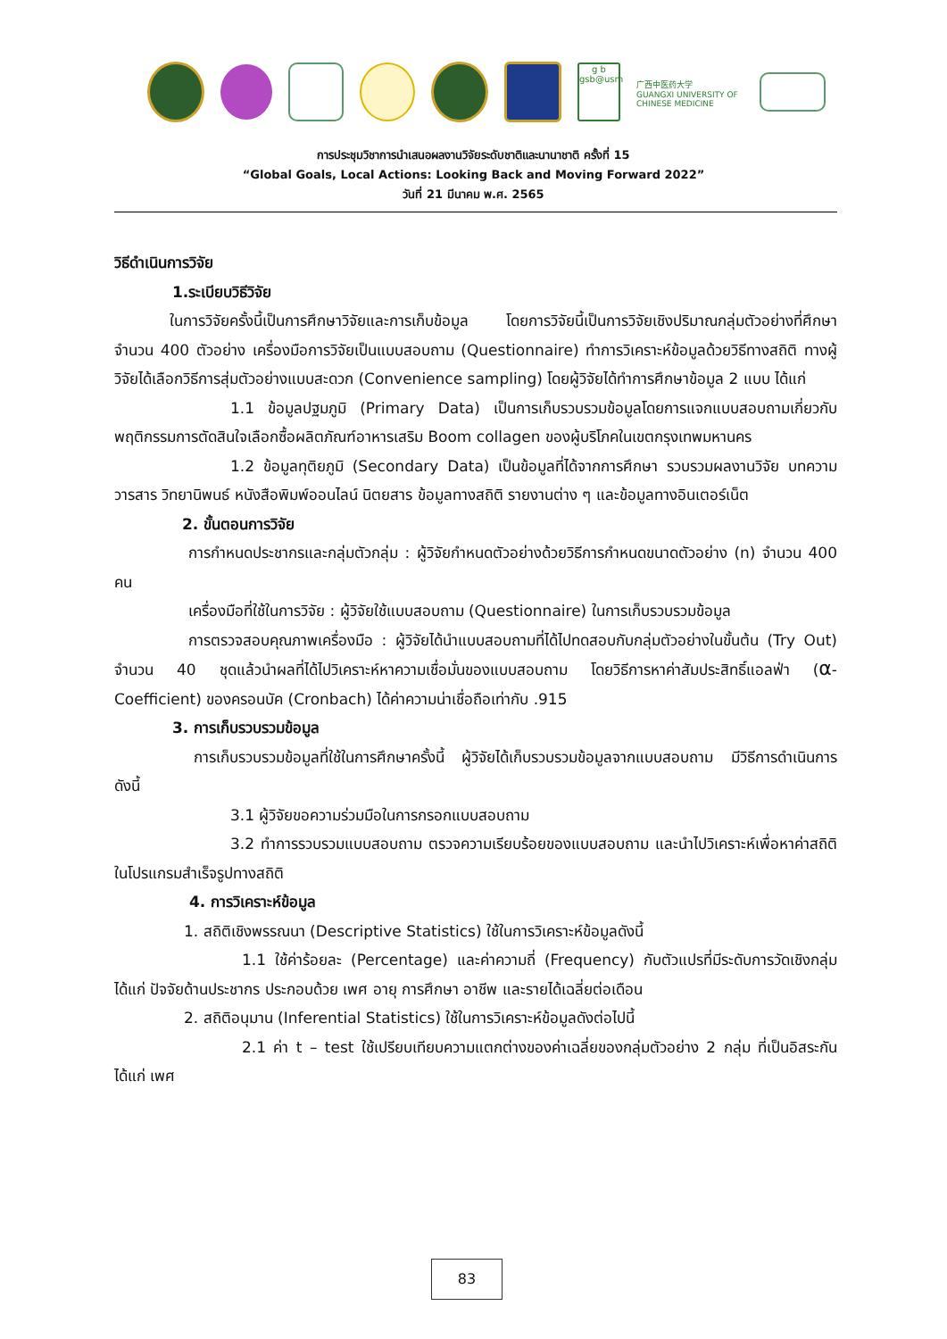g b
gsb@usm
广西中医药大学
GUANGXI UNIVERSITY OF CHINESE MEDICINE
การประชุมวิชาการนำเสนอผลงานวิจัยระดับชาติและนานาชาติ ครั้งที่ 15
“Global Goals, Local Actions: Looking Back and Moving Forward 2022”
วันที่ 21 มีนาคม พ.ศ. 2565
วิธีดำเนินการวิจัย
1.ระเบียบวิธีวิจัย
ในการวิจัยครั้งนี้เป็นการศึกษาวิจัยและการเก็บข้อมูล โดยการวิจัยนี้เป็นการวิจัยเชิงปริมาณกลุ่มตัวอย่างที่ศึกษา จำนวน 400 ตัวอย่าง เครื่องมือการวิจัยเป็นแบบสอบถาม (Questionnaire) ทำการวิเคราะห์ข้อมูลด้วยวิธีทางสถิติ ทางผู้วิจัยได้เลือกวิธีการสุ่มตัวอย่างแบบสะดวก (Convenience sampling) โดยผู้วิจัยได้ทำการศึกษาข้อมูล 2 แบบ ได้แก่
1.1 ข้อมูลปฐมภูมิ (Primary Data) เป็นการเก็บรวบรวมข้อมูลโดยการแจกแบบสอบถามเกี่ยวกับพฤติกรรมการตัดสินใจเลือกซื้อผลิตภัณฑ์อาหารเสริม Boom collagen ของผู้บริโภคในเขตกรุงเทพมหานคร
1.2 ข้อมูลทุติยภูมิ (Secondary Data) เป็นข้อมูลที่ได้จากการศึกษา รวบรวมผลงานวิจัย บทความ วารสาร วิทยานิพนธ์ หนังสือพิมพ์ออนไลน์ นิตยสาร ข้อมูลทางสถิติ รายงานต่าง ๆ และข้อมูลทางอินเตอร์เน็ต
2. ขั้นตอนการวิจัย
การกำหนดประชากรและกลุ่มตัวกลุ่ม : ผู้วิจัยกำหนดตัวอย่างด้วยวิธีการกำหนดขนาดตัวอย่าง (n) จำนวน 400 คน
เครื่องมือที่ใช้ในการวิจัย : ผู้วิจัยใช้แบบสอบถาม (Questionnaire) ในการเก็บรวบรวมข้อมูล
การตรวจสอบคุณภาพเครื่องมือ : ผู้วิจัยได้นำแบบสอบถามที่ได้ไปทดสอบกับกลุ่มตัวอย่างในขั้นต้น (Try Out) จำนวน 40 ชุดแล้วนำผลที่ได้ไปวิเคราะห์หาความเชื่อมั่นของแบบสอบถาม โดยวิธีการหาค่าสัมประสิทธิ์แอลฟ่า (α- Coefficient) ของครอนบัค (Cronbach) ได้ค่าความน่าเชื่อถือเท่ากับ .915
3. การเก็บรวบรวมข้อมูล
การเก็บรวบรวมข้อมูลที่ใช้ในการศึกษาครั้งนี้ ผู้วิจัยได้เก็บรวบรวมข้อมูลจากแบบสอบถาม มีวิธีการดำเนินการดังนี้
3.1 ผู้วิจัยขอความร่วมมือในการกรอกแบบสอบถาม
3.2 ทำการรวบรวมแบบสอบถาม ตรวจความเรียบร้อยของแบบสอบถาม และนำไปวิเคราะห์เพื่อหาค่าสถิติในโปรแกรมสำเร็จรูปทางสถิติ
4. การวิเคราะห์ข้อมูล
1. สถิติเชิงพรรณนา (Descriptive Statistics) ใช้ในการวิเคราะห์ข้อมูลดังนี้
1.1 ใช้ค่าร้อยละ (Percentage) และค่าความถี่ (Frequency) กับตัวแปรที่มีระดับการวัดเชิงกลุ่ม ได้แก่ ปัจจัยด้านประชากร ประกอบด้วย เพศ อายุ การศึกษา อาชีพ และรายได้เฉลี่ยต่อเดือน
2. สถิติอนุมาน (Inferential Statistics) ใช้ในการวิเคราะห์ข้อมูลดังต่อไปนี้
2.1 ค่า t – test ใช้เปรียบเทียบความแตกต่างของค่าเฉลี่ยของกลุ่มตัวอย่าง 2 กลุ่ม ที่เป็นอิสระกัน ได้แก่ เพศ
83